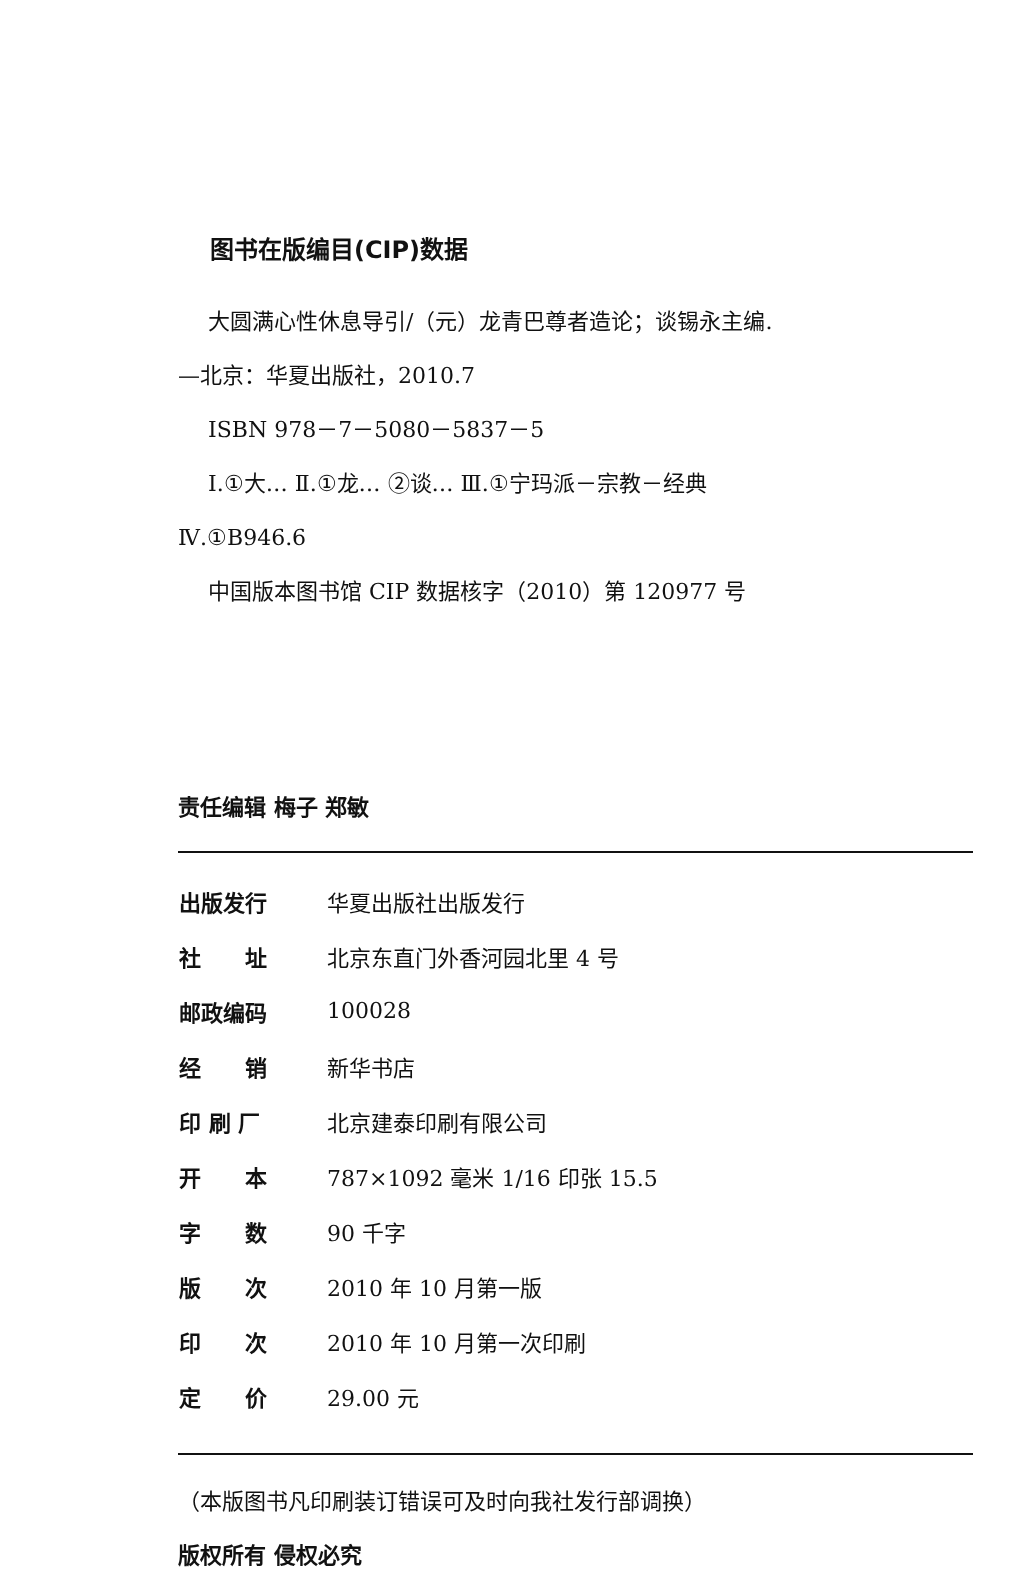图书在版编目(CIP)数据
大圆满心性休息导引/（元）龙青巴尊者造论；谈锡永主编.
—北京：华夏出版社，2010.7
ISBN 978－7－5080－5837－5
Ⅰ.①大… Ⅱ.①龙… ②谈… Ⅲ.①宁玛派－宗教－经典
Ⅳ.①B946.6
中国版本图书馆 CIP 数据核字（2010）第 120977 号
责任编辑 梅子 郑敏
| 出版发行 | 华夏出版社出版发行 |
| 社 址 | 北京东直门外香河园北里 4 号 |
| 邮政编码 | 100028 |
| 经 销 | 新华书店 |
| 印 刷 厂 | 北京建泰印刷有限公司 |
| 开 本 | 787×1092 毫米 1/16 印张 15.5 |
| 字 数 | 90 千字 |
| 版 次 | 2010 年 10 月第一版 |
| 印 次 | 2010 年 10 月第一次印刷 |
| 定 价 | 29.00 元 |
（本版图书凡印刷装订错误可及时向我社发行部调换）
版权所有 侵权必究